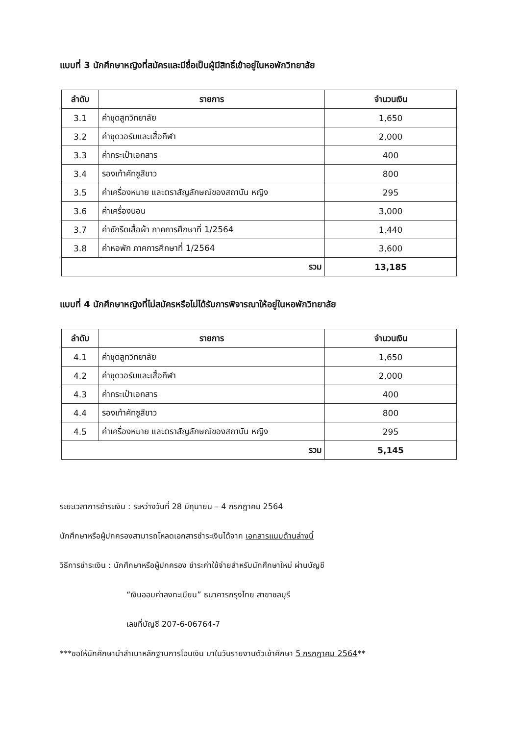แบบที่ 3 นักศึกษาหญิงที่สมัครและมีชื่อเป็นผู้มีสิทธิ์เข้าอยู่ในหอพักวิทยาลัย
| ลำดับ | รายการ | จำนวนเงิน |
| --- | --- | --- |
| 3.1 | ค่าชุดสูทวิทยาลัย | 1,650 |
| 3.2 | ค่าชุดวอร์มและเสื้อกีฬา | 2,000 |
| 3.3 | ค่ากระเป๋าเอกสาร | 400 |
| 3.4 | รองเท้าคัทชูสีขาว | 800 |
| 3.5 | ค่าเครื่องหมาย และตราสัญลักษณ์ของสถาบัน หญิง | 295 |
| 3.6 | ค่าเครื่องนอน | 3,000 |
| 3.7 | ค่าซักรีดเสื้อผ้า ภาคการศึกษาที่ 1/2564 | 1,440 |
| 3.8 | ค่าหอพัก ภาคการศึกษาที่ 1/2564 | 3,600 |
| รวม | | 13,185 |
แบบที่ 4 นักศึกษาหญิงที่ไม่สมัครหรือไม่ได้รับการพิจารณาให้อยู่ในหอพักวิทยาลัย
| ลำดับ | รายการ | จำนวนเงิน |
| --- | --- | --- |
| 4.1 | ค่าชุดสูทวิทยาลัย | 1,650 |
| 4.2 | ค่าชุดวอร์มและเสื้อกีฬา | 2,000 |
| 4.3 | ค่ากระเป๋าเอกสาร | 400 |
| 4.4 | รองเท้าคัทชูสีขาว | 800 |
| 4.5 | ค่าเครื่องหมาย และตราสัญลักษณ์ของสถาบัน หญิง | 295 |
| รวม | | 5,145 |
ระยะเวลาการชำระเงิน : ระหว่างวันที่ 28 มิถุนายน – 4 กรกฎาคม 2564
นักศึกษาหรือผู้ปกครองสามารถโหลดเอกสารชำระเงินได้จาก เอกสารแนบด้านล่างนี้
วิธีการชำระเงิน : นักศึกษาหรือผู้ปกครอง ชำระค่าใช้จ่ายสำหรับนักศึกษาใหม่ ผ่านบัญชี
“เงินออมค่าลงทะเบียน” ธนาคารกรุงไทย สาขาชลบุรี
เลขที่บัญชี 207-6-06764-7
***ขอให้นักศึกษานำสำเนาหลักฐานการโอนเงิน มาในวันรายงานตัวเข้าศึกษา 5 กรกฎาคม 2564**